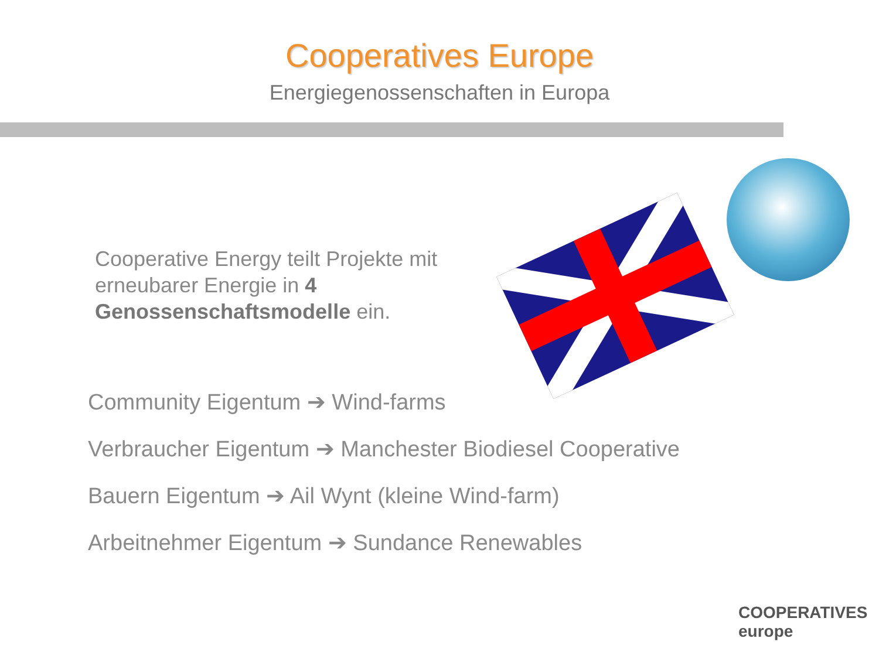Cooperatives Europe
Energiegenossenschaften in Europa
Cooperative Energy teilt Projekte mit erneubarer Energie in 4 Genossenschaftsmodelle ein.
Community Eigentum ➔ Wind-farms
Verbraucher Eigentum ➔ Manchester Biodiesel Cooperative
Bauern Eigentum ➔ Ail Wynt (kleine Wind-farm)
Arbeitnehmer Eigentum ➔ Sundance Renewables
COOPERATIVES
europe